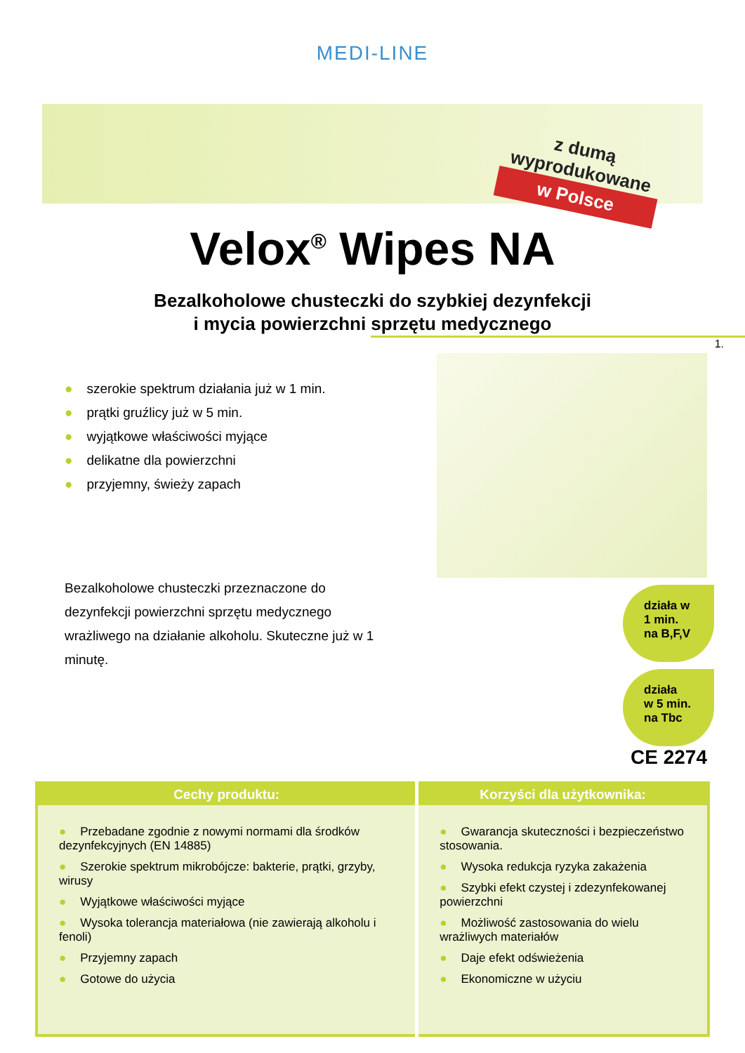MEDI-LINE
z dumą wyprodukowane
w Polsce
Velox<sup>®</sup> Wipes NA
Bezalkoholowe chusteczki do szybkiej dezynfekcji
i mycia powierzchni sprzętu medycznego
1.
● szerokie spektrum działania już w 1 min.
● prątki gruźlicy już w 5 min.
● wyjątkowe właściwości myjące
● delikatne dla powierzchni
● przyjemny, świeży zapach
Bezalkoholowe chusteczki przeznaczone do dezynfekcji powierzchni sprzętu medycznego wrażliwego na działanie alkoholu. Skuteczne już w 1 minutę.
działa w
1 min.
na B,F,V
działa
w 5 min.
na Tbc
CE 2274
| Cechy produktu: | Korzyści dla użytkownika: |
| --- | --- |
| ● Przebadane zgodnie z nowymi normami dla środków dezynfekcyjnych (EN 14885) ● Szerokie spektrum mikrobójcze: bakterie, prątki, grzyby, wirusy ● Wyjątkowe właściwości myjące ● Wysoka tolerancja materiałowa (nie zawierają alkoholu i fenoli) ● Przyjemny zapach ● Gotowe do użycia | ● Gwarancja skuteczności i bezpieczeństwo stosowania. ● Wysoka redukcja ryzyka zakażenia ● Szybki efekt czystej i zdezynfekowanej powierzchni ● Możliwość zastosowania do wielu wrażliwych materiałów ● Daje efekt odświeżenia ● Ekonomiczne w użyciu |